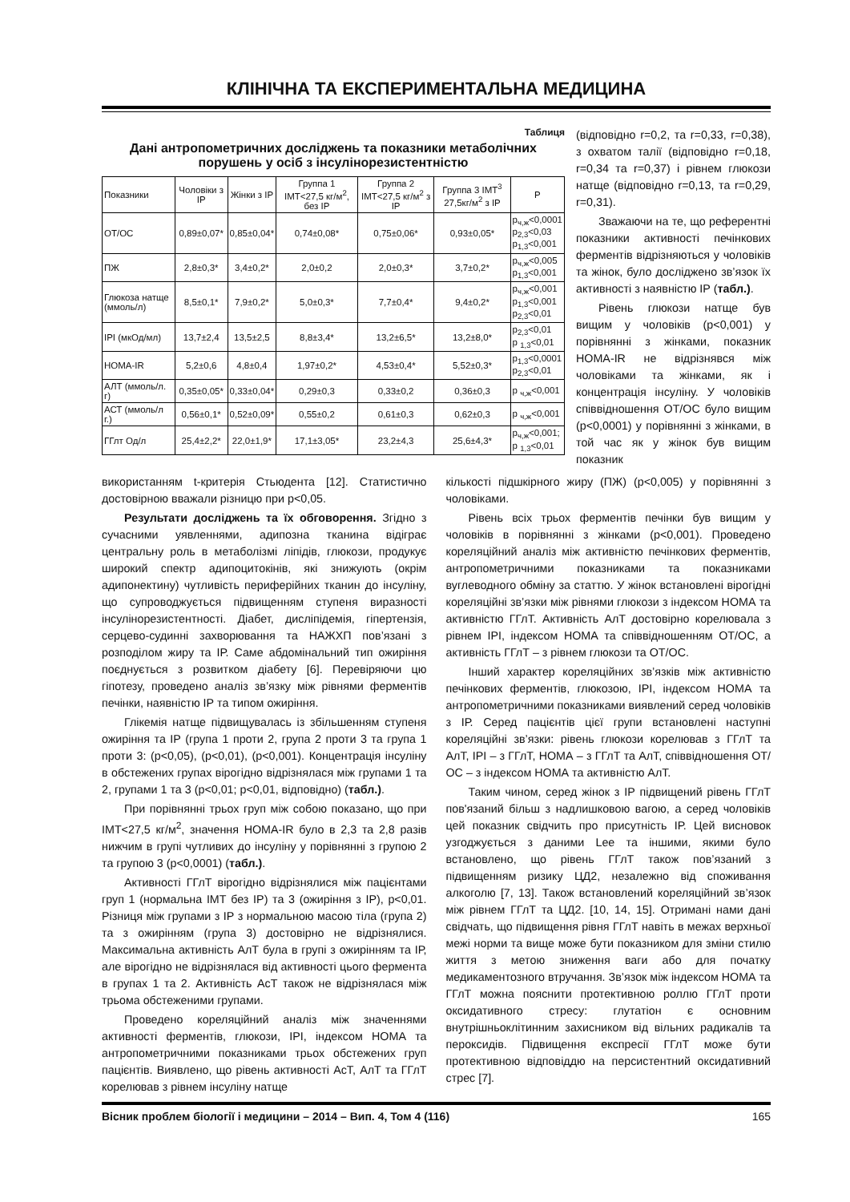КЛІНІЧНА ТА ЕКСПЕРИМЕНТАЛЬНА МЕДИЦИНА
Таблиця
Дані антропометричних досліджень та показники метаболічних порушень у осіб з інсулінорезистентністю
| Показники | Чоловіки з ІР | Жінки з ІР | Группа 1 ІМТ<27,5 кг/м<sup>2</sup>, без ІР | Группа 2 ІМТ<27,5 кг/м<sup>2</sup> з ІР | Группа 3 ІМТ<sup>3</sup> 27,5кг/м<sup>2</sup> з ІР | P |
| --- | --- | --- | --- | --- | --- | --- |
| ОТ/ОС | 0,89±0,07* | 0,85±0,04* | 0,74±0,08* | 0,75±0,06* | 0,93±0,05* | p<sub>ч,ж</sub><0,0001 p<sub>2,3</sub><0,03 p<sub>1,3</sub><0,001 |
| ПЖ | 2,8±0,3* | 3,4±0,2* | 2,0±0,2 | 2,0±0,3* | 3,7±0,2* | p<sub>ч,ж</sub><0,005 p<sub>1,3</sub><0,001 |
| Глюкоза натще (ммоль/л) | 8,5±0,1* | 7,9±0,2* | 5,0±0,3* | 7,7±0,4* | 9,4±0,2* | p<sub>ч,ж</sub><0,001 p<sub>1,3</sub><0,001 p<sub>2,3</sub><0,01 |
| ІРІ (мкОд/мл) | 13,7±2,4 | 13,5±2,5 | 8,8±3,4* | 13,2±6,5* | 13,2±8,0* | p<sub>2,3</sub><0,01 p <sub>1,3</sub><0,01 |
| HOMA-IR | 5,2±0,6 | 4,8±0,4 | 1,97±0,2* | 4,53±0,4* | 5,52±0,3* | p<sub>1,3</sub><0,0001 p<sub>2,3</sub><0,01 |
| АЛТ (ммоль/л. г) | 0,35±0,05* | 0,33±0,04* | 0,29±0,3 | 0,33±0,2 | 0,36±0,3 | p <sub>ч,ж</sub><0,001 |
| АСТ (ммоль/л г.) | 0,56±0,1* | 0,52±0,09* | 0,55±0,2 | 0,61±0,3 | 0,62±0,3 | p <sub>ч,ж</sub><0,001 |
| ГГлт Од/л | 25,4±2,2* | 22,0±1,9* | 17,1±3,05* | 23,2±4,3 | 25,6±4,3* | p<sub>ч,ж</sub><0,001; p <sub>1,3</sub><0,01 |
(відповідно r=0,2, та r=0,33, r=0,38), з охватом талії (відповідно r=0,18, r=0,34 та r=0,37) і рівнем глюкози натще (відповідно r=0,13, та r=0,29, r=0,31).
Зважаючи на те, що референтні показники активності печінкових ферментів відрізняються у чоловіків та жінок, було досліджено зв’язок їх активності з наявністю ІР (табл.).
Рівень глюкози натще був вищим у чоловіків (p<0,001) у порівнянні з жінками, показник HOMA-IR не відрізнявся між чоловіками та жінками, як і концентрація інсуліну. У чоловіків співвідношення ОТ/ОС було вищим (p<0,0001) у порівнянні з жінками, в той час як у жінок був вищим показник
використанням t-критерія Стьюдента [12]. Статистично достовірною вважали різницю при p<0,05.
Результати досліджень та їх обговорення. Згідно з сучасними уявленнями, адипозна тканина відіграє центральну роль в метаболізмі ліпідів, глюкози, продукує широкий спектр адипоцитокінів, які знижують (окрім адипонектину) чутливість периферійних тканин до інсуліну, що супроводжується підвищенням ступеня виразності інсулінорезистентності. Діабет, дисліпідемія, гіпертензія, серцево-судинні захворювання та НАЖХП пов’язані з розподілом жиру та ІР. Саме абдомінальний тип ожиріння поєднується з розвитком діабету [6]. Перевіряючи цю гіпотезу, проведено аналіз зв’язку між рівнями ферментів печінки, наявністю ІР та типом ожиріння.
Глікемія натще підвищувалась із збільшенням ступеня ожиріння та ІР (група 1 проти 2, група 2 проти 3 та група 1 проти 3: (p<0,05), (p<0,01), (p<0,001). Концентрація інсуліну в обстежених групах вірогідно відрізнялася між групами 1 та 2, групами 1 та 3 (p<0,01; p<0,01, відповідно) (табл.).
При порівнянні трьох груп між собою показано, що при ІМТ<27,5 кг/м<sup>2</sup>, значення HOMA-IR було в 2,3 та 2,8 разів нижчим в групі чутливих до інсуліну у порівнянні з групою 2 та групою 3 (p<0,0001) (табл.).
Активності ГГлТ вірогідно відрізнялися між пацієнтами груп 1 (нормальна ІМТ без ІР) та 3 (ожиріння з ІР), p<0,01. Різниця між групами з ІР з нормальною масою тіла (група 2) та з ожирінням (група 3) достовірно не відрізнялися. Максимальна активність АлТ була в групі з ожирінням та ІР, але вірогідно не відрізнялася від активності цього фермента в групах 1 та 2. Активність АсТ також не відрізнялася між трьома обстеженими групами.
Проведено кореляційний аналіз між значеннями активності ферментів, глюкози, ІРІ, індексом НОМА та антропометричними показниками трьох обстежених груп пацієнтів. Виявлено, що рівень активності АсТ, АлТ та ГГлТ корелював з рівнем інсуліну натще
кількості підшкірного жиру (ПЖ) (p<0,005) у порівнянні з чоловіками.
Рівень всіх трьох ферментів печінки був вищим у чоловіків в порівнянні з жінками (p<0,001). Проведено кореляційний аналіз між активністю печінкових ферментів, антропометричними показниками та показниками вуглеводного обміну за статтю. У жінок встановлені вірогідні кореляційні зв’язки між рівнями глюкози з індексом НОМА та активністю ГГлТ. Активність АлТ достовірно корелювала з рівнем ІРІ, індексом НОМА та співвідношенням ОТ/ОС, а активність ГГлТ – з рівнем глюкози та ОТ/ОС.
Інший характер кореляційних зв’язків між активністю печінкових ферментів, глюкозою, ІРІ, індексом НОМА та антропометричними показниками виявлений серед чоловіків з ІР. Серед пацієнтів цієї групи встановлені наступні кореляційні зв’язки: рівень глюкози корелював з ГГлТ та АлТ, ІРІ – з ГГлТ, НОМА – з ГГлТ та АлТ, співвідношення ОТ/ОС – з індексом НОМА та активністю АлТ.
Таким чином, серед жінок з ІР підвищений рівень ГГлТ пов'язаний більш з надлишковою вагою, а серед чоловіків цей показник свідчить про присутність ІР. Цей висновок узгоджується з даними Lee та іншими, якими було встановлено, що рівень ГГлТ також пов’язаний з підвищенням ризику ЦД2, незалежно від споживання алкоголю [7, 13]. Також встановлений кореляційний зв’язок між рівнем ГГлТ та ЦД2. [10, 14, 15]. Отримані нами дані свідчать, що підвищення рівня ГГлТ навіть в межах верхньої межі норми та вище може бути показником для зміни стилю життя з метою зниження ваги або для початку медикаментозного втручання. Зв’язок між індексом НОМА та ГГлТ можна пояснити протективною роллю ГГлТ проти оксидативного стресу: глутатіон є основним внутрішньоклітинним захисником від вільних радикалів та пероксидів. Підвищення експресії ГГлТ може бути протективною відповіддю на персистентний оксидативний стрес [7].
Вісник проблем біології і медицини – 2014 – Вип. 4, Том 4 (116) 165